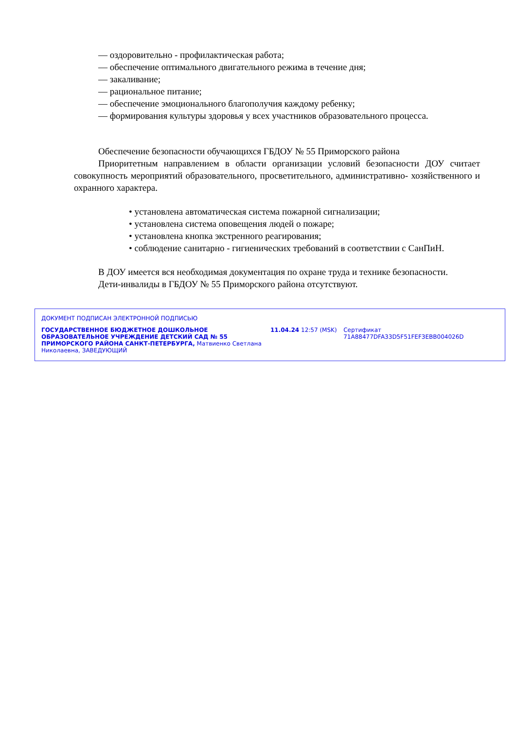— оздоровительно - профилактическая работа;
— обеспечение оптимального двигательного режима в течение дня;
— закаливание;
— рациональное питание;
— обеспечение эмоционального благополучия каждому ребенку;
— формирования культуры здоровья у всех участников образовательного процесса.
Обеспечение безопасности обучающихся ГБДОУ № 55 Приморского района
Приоритетным направлением в области организации условий безопасности ДОУ считает совокупность мероприятий образовательного, просветительного, административно- хозяйственного и охранного характера.
• установлена автоматическая система пожарной сигнализации;
• установлена система оповещения людей о пожаре;
• установлена кнопка экстренного реагирования;
• соблюдение санитарно - гигиенических требований в соответствии с СанПиН.
В ДОУ имеется вся необходимая документация по охране труда и технике безопасности.
Дети-инвалиды в ГБДОУ № 55 Приморского района отсутствуют.
ДОКУМЕНТ ПОДПИСАН ЭЛЕКТРОННОЙ ПОДПИСЬЮ
ГОСУДАРСТВЕННОЕ БЮДЖЕТНОЕ ДОШКОЛЬНОЕ ОБРАЗОВАТЕЛЬНОЕ УЧРЕЖДЕНИЕ ДЕТСКИЙ САД № 55 ПРИМОРСКОГО РАЙОНА САНКТ-ПЕТЕРБУРГА, Матвиенко Светлана Николаевна, ЗАВЕДУЮЩИЙ
11.04.24 12:57 (MSK) Сертификат 71A88477DFA33D5F51FEF3EBB004026D